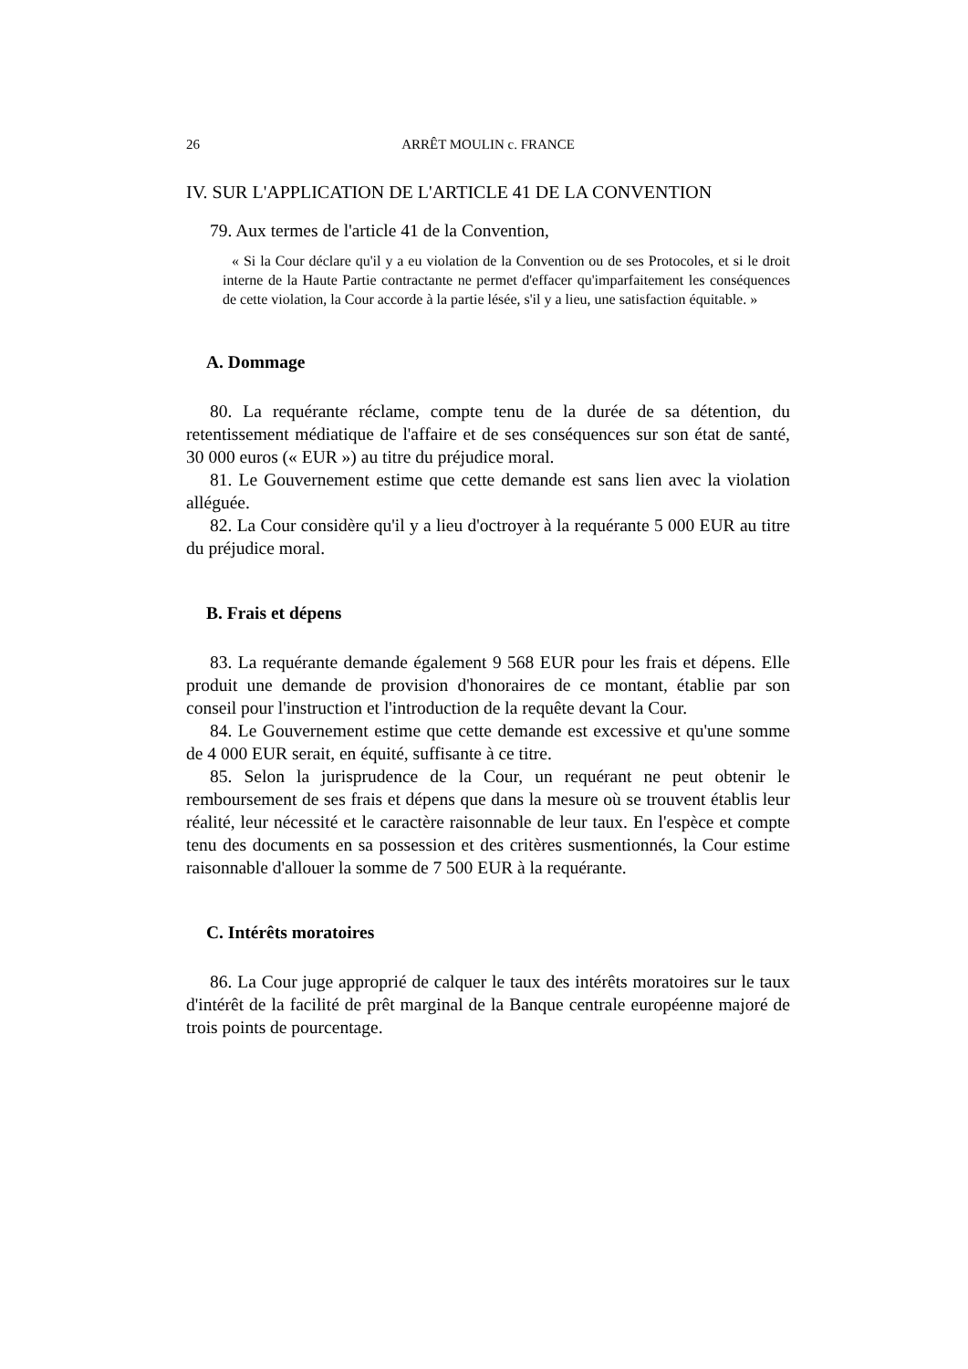26 ARRÊT MOULIN c. FRANCE
IV. SUR L'APPLICATION DE L'ARTICLE 41 DE LA CONVENTION
79. Aux termes de l'article 41 de la Convention,
« Si la Cour déclare qu'il y a eu violation de la Convention ou de ses Protocoles, et si le droit interne de la Haute Partie contractante ne permet d'effacer qu'imparfaitement les conséquences de cette violation, la Cour accorde à la partie lésée, s'il y a lieu, une satisfaction équitable. »
A. Dommage
80. La requérante réclame, compte tenu de la durée de sa détention, du retentissement médiatique de l'affaire et de ses conséquences sur son état de santé, 30 000 euros (« EUR ») au titre du préjudice moral.
81. Le Gouvernement estime que cette demande est sans lien avec la violation alléguée.
82. La Cour considère qu'il y a lieu d'octroyer à la requérante 5 000 EUR au titre du préjudice moral.
B. Frais et dépens
83. La requérante demande également 9 568 EUR pour les frais et dépens. Elle produit une demande de provision d'honoraires de ce montant, établie par son conseil pour l'instruction et l'introduction de la requête devant la Cour.
84. Le Gouvernement estime que cette demande est excessive et qu'une somme de 4 000 EUR serait, en équité, suffisante à ce titre.
85. Selon la jurisprudence de la Cour, un requérant ne peut obtenir le remboursement de ses frais et dépens que dans la mesure où se trouvent établis leur réalité, leur nécessité et le caractère raisonnable de leur taux. En l'espèce et compte tenu des documents en sa possession et des critères susmentionnés, la Cour estime raisonnable d'allouer la somme de 7 500 EUR à la requérante.
C. Intérêts moratoires
86. La Cour juge approprié de calquer le taux des intérêts moratoires sur le taux d'intérêt de la facilité de prêt marginal de la Banque centrale européenne majoré de trois points de pourcentage.